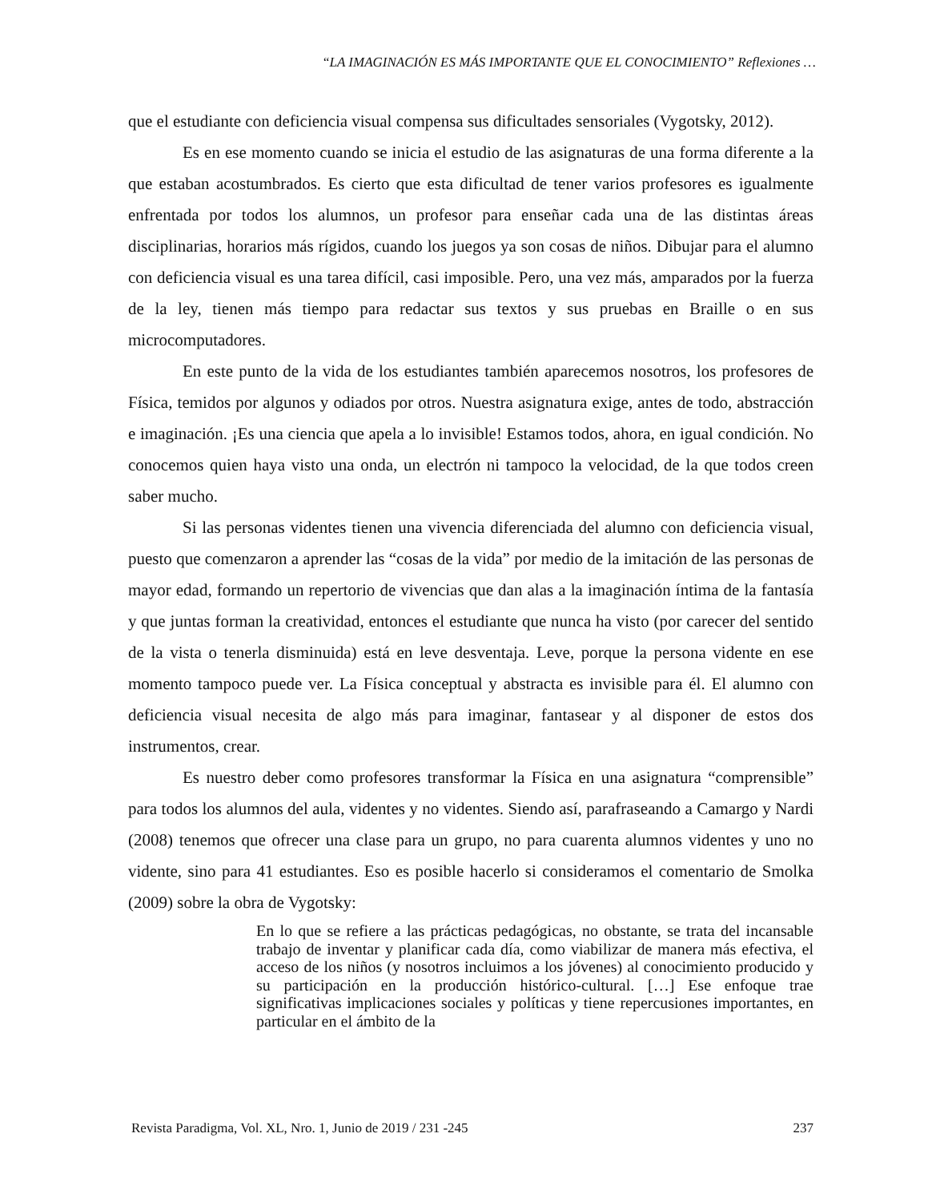“LA IMAGINACIÓN ES MÁS IMPORTANTE QUE EL CONOCIMIENTO” Reflexiones …
que el estudiante con deficiencia visual compensa sus dificultades sensoriales (Vygotsky, 2012).
Es en ese momento cuando se inicia el estudio de las asignaturas de una forma diferente a la que estaban acostumbrados. Es cierto que esta dificultad de tener varios profesores es igualmente enfrentada por todos los alumnos, un profesor para enseñar cada una de las distintas áreas disciplinarias, horarios más rígidos, cuando los juegos ya son cosas de niños. Dibujar para el alumno con deficiencia visual es una tarea difícil, casi imposible. Pero, una vez más, amparados por la fuerza de la ley, tienen más tiempo para redactar sus textos y sus pruebas en Braille o en sus microcomputadores.
En este punto de la vida de los estudiantes también aparecemos nosotros, los profesores de Física, temidos por algunos y odiados por otros. Nuestra asignatura exige, antes de todo, abstracción e imaginación. ¡Es una ciencia que apela a lo invisible! Estamos todos, ahora, en igual condición. No conocemos quien haya visto una onda, un electrón ni tampoco la velocidad, de la que todos creen saber mucho.
Si las personas videntes tienen una vivencia diferenciada del alumno con deficiencia visual, puesto que comenzaron a aprender las “cosas de la vida” por medio de la imitación de las personas de mayor edad, formando un repertorio de vivencias que dan alas a la imaginación íntima de la fantasía y que juntas forman la creatividad, entonces el estudiante que nunca ha visto (por carecer del sentido de la vista o tenerla disminuida) está en leve desventaja. Leve, porque la persona vidente en ese momento tampoco puede ver. La Física conceptual y abstracta es invisible para él. El alumno con deficiencia visual necesita de algo más para imaginar, fantasear y al disponer de estos dos instrumentos, crear.
Es nuestro deber como profesores transformar la Física en una asignatura “comprensible” para todos los alumnos del aula, videntes y no videntes. Siendo así, parafraseando a Camargo y Nardi (2008) tenemos que ofrecer una clase para un grupo, no para cuarenta alumnos videntes y uno no vidente, sino para 41 estudiantes. Eso es posible hacerlo si consideramos el comentario de Smolka (2009) sobre la obra de Vygotsky:
En lo que se refiere a las prácticas pedagógicas, no obstante, se trata del incansable trabajo de inventar y planificar cada día, como viabilizar de manera más efectiva, el acceso de los niños (y nosotros incluimos a los jóvenes) al conocimiento producido y su participación en la producción histórico-cultural. […] Ese enfoque trae significativas implicaciones sociales y políticas y tiene repercusiones importantes, en particular en el ámbito de la
Revista Paradigma, Vol. XL, Nro. 1, Junio de 2019 / 231 -245 237